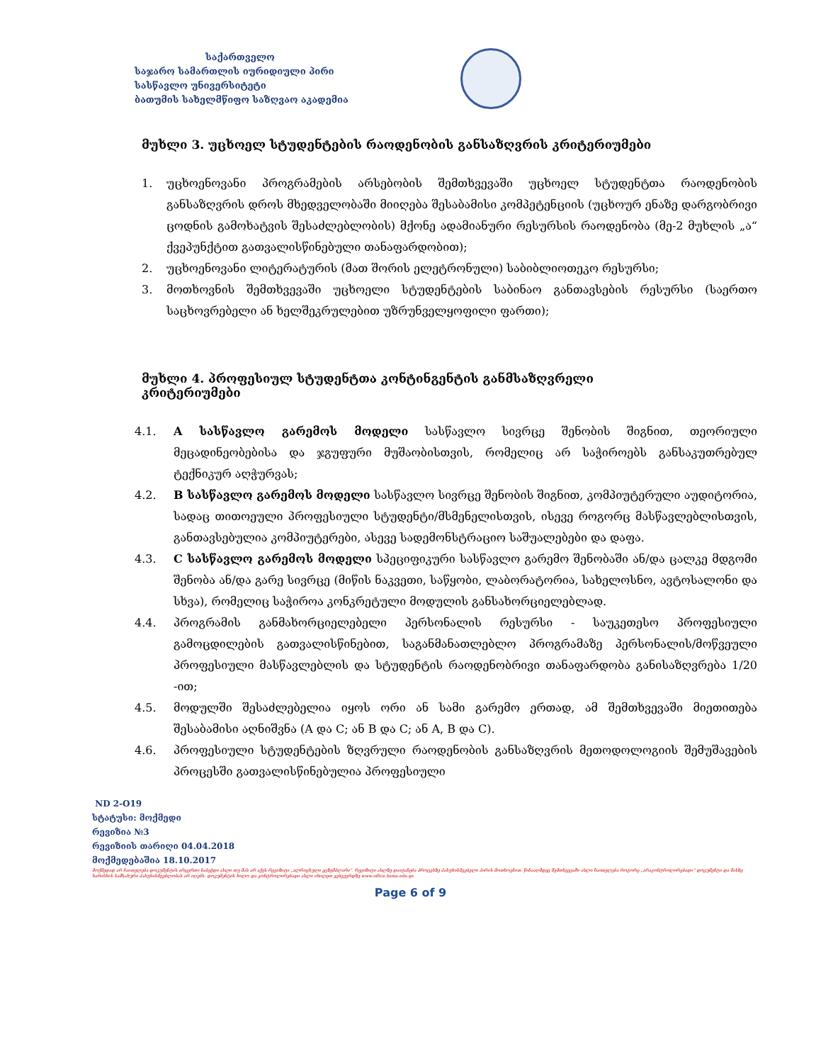საქართველო
საჯარო სამართლის იურიდიული პირი
სასწავლო უნივერსიტეტი
ბათუმის სახელმწიფო საზღვაო აკადემია
მუხლი 3. უცხოელ სტუდენტების რაოდენობის განსაზღვრის კრიტერიუმები
1. უცხოენოვანი პროგრამების არსებობის შემთხვევაში უცხოელ სტუდენტთა რაოდენობის განსაზღვრის დროს მხედველობაში მიიღება შესაბამისი კომპეტენციის (უცხოურ ენაზე დარგობრივი ცოდნის გამოხატვის შესაძლებლობის) მქონე ადამიანური რესურსის რაოდენობა (მე-2 მუხლის „ა“ ქვეპუნქტით გათვალისწინებული თანაფარდობით);
2. უცხოენოვანი ლიტერატურის (მათ შორის ელეტრონული) საბიბლიოთეკო რესურსი;
3. მოთხოვნის შემთხვევაში უცხოელი სტუდენტების საბინაო განთავსების რესურსი (საერთო საცხოვრებელი ან ხელშეკრულებით უზრუნველყოფილი ფართი);
მუხლი 4. პროფესიულ სტუდენტთა კონტინგენტის განმსაზღვრელი
კრიტერიუმები
4.1. A სასწავლო გარემოს მოდელი სასწავლო სივრცე შენობის შიგნით, თეორიული მეცადინეობებისა და ჯგუფური მუშაობისთვის, რომელიც არ საჭიროებს განსაკუთრებულ ტექნიკურ აღჭურვას;
4.2. B სასწავლო გარემოს მოდელი სასწავლო სივრცე შენობის შიგნით, კომპიუტერული აუდიტორია, სადაც თითოეული პროფესიული სტუდენტი/მსმენელისთვის, ისევე როგორც მასწავლებლისთვის, განთავსებულია კომპიუტერები, ასევე სადემონსტრაციო საშუალებები და დაფა.
4.3. C სასწავლო გარემოს მოდელი სპეციფიკური სასწავლო გარემო შენობაში ან/და ცალკე მდგომი შენობა ან/და გარე სივრცე (მიწის ნაკვეთი, საწყობი, ლაბორატორია, სახელოსნო, ავტოსალონი და სხვა), რომელიც საჭიროა კონკრეტული მოდულის განსახორციელებლად.
4.4. პროგრამის განმახორციელებელი პერსონალის რესურსი - საუკეთესო პროფესიული გამოცდილების გათვალისწინებით, საგანმანათლებლო პროგრამაზე პერსონალის/მოწვეული პროფესიული მასწავლებლის და სტუდენტის რაოდენობრივი თანაფარდობა განისაზღვრება 1/20 -ით;
4.5. მოდულში შესაძლებელია იყოს ორი ან სამი გარემო ერთად, ამ შემთხვევაში მიეთითება შესაბამისი აღნიშვნა (A და C; ან B და C; ან A, B და C).
4.6. პროფესიული სტუდენტების ზღვრული რაოდენობის განსაზღვრის მეთოდოლოგიის შემუშავების პროცესში გათვალისწინებულია პროფესიული
ND 2-O19
სტატუსი: მოქმედი
რევიზია №3
რევიზიის თარიღი 04.04.2018
მოქმედებაშია 18.10.2017
მოქმედად არ ჩაითვლება დოკუმენტის არცერთი ნაბეჭდი ასლი თუ მას არ აქვს რევიზიტი „ალრიცხული ეგზემპლარი“. რევიზიტი ასლზე დაიტანება პროცესზე პასუხისმგებელი პირის მოთხოვნით. წინააღმდეგ შემთხვევაში ასლი ჩაითვლება როგორც „არაკონტროლირებადი“ დოკუმენტი და მასზე ხარისხის სამსახური პასუხისმგებლობას არ იღებს. დოკუმენტის ხილო და კონტროლირებადი ასლი იხილეთ ვებგვერდზე www.office.bsma.edu.ge
Page 6 of 9